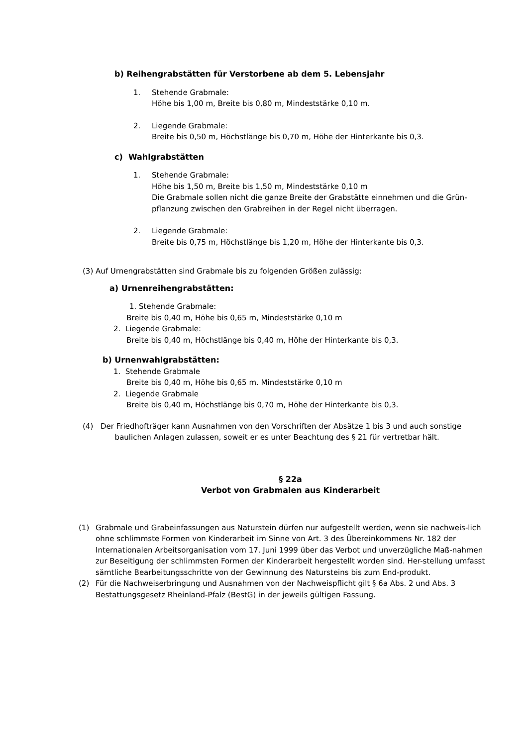b) Reihengrabstätten für Verstorbene ab dem 5. Lebensjahr
1. Stehende Grabmale:
Höhe bis 1,00 m, Breite bis 0,80 m, Mindeststärke 0,10 m.
2. Liegende Grabmale:
Breite bis 0,50 m, Höchstlänge bis 0,70 m, Höhe der Hinterkante bis 0,3.
c) Wahlgrabstätten
1. Stehende Grabmale:
Höhe bis 1,50 m, Breite bis 1,50 m, Mindeststärke 0,10 m
Die Grabmale sollen nicht die ganze Breite der Grabstätte einnehmen und die Grün-pflanzung zwischen den Grabreihen in der Regel nicht überragen.
2. Liegende Grabmale:
Breite bis 0,75 m, Höchstlänge bis 1,20 m, Höhe der Hinterkante bis 0,3.
(3) Auf Urnengrabstätten sind Grabmale bis zu folgenden Größen zulässig:
a) Urnenreihengrabstätten:
1. Stehende Grabmale:
Breite bis 0,40 m, Höhe bis 0,65 m, Mindeststärke 0,10 m
2. Liegende Grabmale:
Breite bis 0,40 m, Höchstlänge bis 0,40 m, Höhe der Hinterkante bis 0,3.
b) Urnenwahlgrabstätten:
1. Stehende Grabmale
Breite bis 0,40 m, Höhe bis 0,65 m. Mindeststärke 0,10 m
2. Liegende Grabmale
Breite bis 0,40 m, Höchstlänge bis 0,70 m, Höhe der Hinterkante bis 0,3.
(4) Der Friedhofträger kann Ausnahmen von den Vorschriften der Absätze 1 bis 3 und auch sonstige
baulichen Anlagen zulassen, soweit er es unter Beachtung des § 21 für vertretbar hält.
§ 22a
Verbot von Grabmalen aus Kinderarbeit
(1) Grabmale und Grabeinfassungen aus Naturstein dürfen nur aufgestellt werden, wenn sie nachweis-lich ohne schlimmste Formen von Kinderarbeit im Sinne von Art. 3 des Übereinkommens Nr. 182 der Internationalen Arbeitsorganisation vom 17. Juni 1999 über das Verbot und unverzügliche Maß-nahmen zur Beseitigung der schlimmsten Formen der Kinderarbeit hergestellt worden sind. Her-stellung umfasst sämtliche Bearbeitungsschritte von der Gewinnung des Natursteins bis zum End-produkt.
(2) Für die Nachweiserbringung und Ausnahmen von der Nachweispflicht gilt § 6a Abs. 2 und Abs. 3 Bestattungsgesetz Rheinland-Pfalz (BestG) in der jeweils gültigen Fassung.